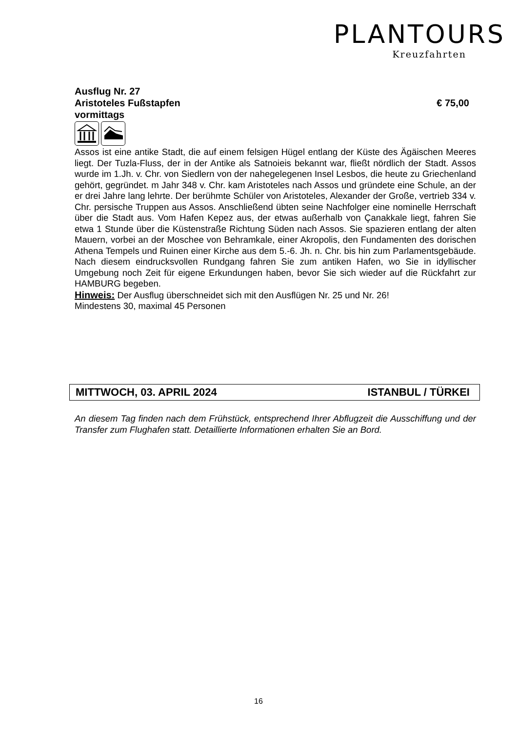PLANTOURS
Kreuzfahrten
Ausflug Nr. 27
Aristoteles Fußstapfen € 75,00
vormittags
Assos ist eine antike Stadt, die auf einem felsigen Hügel entlang der Küste des Ägäischen Meeres liegt. Der Tuzla-Fluss, der in der Antike als Satnoieis bekannt war, fließt nördlich der Stadt. Assos wurde im 1.Jh. v. Chr. von Siedlern von der nahegelegenen Insel Lesbos, die heute zu Griechenland gehört, gegründet. m Jahr 348 v. Chr. kam Aristoteles nach Assos und gründete eine Schule, an der er drei Jahre lang lehrte. Der berühmte Schüler von Aristoteles, Alexander der Große, vertrieb 334 v. Chr. persische Truppen aus Assos. Anschließend übten seine Nachfolger eine nominelle Herrschaft über die Stadt aus. Vom Hafen Kepez aus, der etwas außerhalb von Çanakkale liegt, fahren Sie etwa 1 Stunde über die Küstenstraße Richtung Süden nach Assos. Sie spazieren entlang der alten Mauern, vorbei an der Moschee von Behramkale, einer Akropolis, den Fundamenten des dorischen Athena Tempels und Ruinen einer Kirche aus dem 5.-6. Jh. n. Chr. bis hin zum Parlamentsgebäude. Nach diesem eindrucksvollen Rundgang fahren Sie zum antiken Hafen, wo Sie in idyllischer Umgebung noch Zeit für eigene Erkundungen haben, bevor Sie sich wieder auf die Rückfahrt zur HAMBURG begeben.
Hinweis: Der Ausflug überschneidet sich mit den Ausflügen Nr. 25 und Nr. 26!
Mindestens 30, maximal 45 Personen
MITTWOCH, 03. APRIL 2024 ISTANBUL / TÜRKEI
An diesem Tag finden nach dem Frühstück, entsprechend Ihrer Abflugzeit die Ausschiffung und der Transfer zum Flughafen statt. Detaillierte Informationen erhalten Sie an Bord.
16